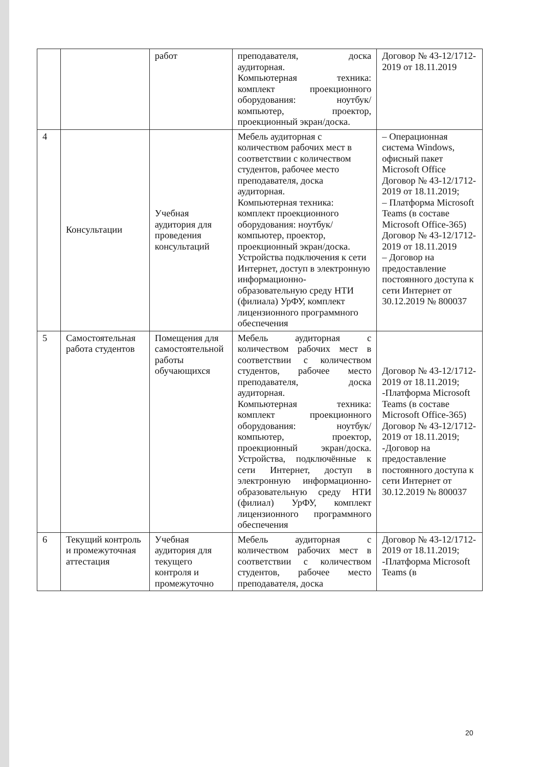| | | работ | преподавателя, доска аудиторная. Компьютерная техника: комплект проекционного оборудования: ноутбук/компьютер, проектор, проекционный экран/доска. | Договор № 43-12/1712-2019 от 18.11.2019 |
| 4 | Консультации | Учебная аудитория для проведения консультаций | Мебель аудиторная с количеством рабочих мест в соответствии с количеством студентов, рабочее место преподавателя, доска аудиторная. Компьютерная техника: комплект проекционного оборудования: ноутбук/компьютер, проектор, проекционный экран/доска. Устройства подключения к сети Интернет, доступ в электронную информационно-образовательную среду НТИ (филиала) УрФУ, комплект лицензионного программного обеспечения | – Операционная система Windows, офисный пакет Microsoft Office Договор № 43-12/1712-2019 от 18.11.2019; – Платформа Microsoft Teams (в составе Microsoft Office-365) Договор № 43-12/1712-2019 от 18.11.2019 – Договор на предоставление постоянного доступа к сети Интернет от 30.12.2019 № 800037 |
| 5 | Самостоятельная работа студентов | Помещения для самостоятельной работы обучающихся | Мебель аудиторная с количеством рабочих мест в соответствии с количеством студентов, рабочее место преподавателя, доска аудиторная. Компьютерная техника: комплект проекционного оборудования: ноутбук/компьютер, проектор, проекционный экран/доска. Устройства, подключённые к сети Интернет, доступ в электронную информационно-образовательную среду НТИ (филиал) УрФУ, комплект лицензионного программного обеспечения | Договор № 43-12/1712-2019 от 18.11.2019; -Платформа Microsoft Teams (в составе Microsoft Office-365) Договор № 43-12/1712-2019 от 18.11.2019; -Договор на предоставление постоянного доступа к сети Интернет от 30.12.2019 № 800037 |
| 6 | Текущий контроль и промежуточная аттестация | Учебная аудитория для текущего контроля и промежуточно | Мебель аудиторная с количеством рабочих мест в соответствии с количеством студентов, рабочее место преподавателя, доска | Договор № 43-12/1712-2019 от 18.11.2019; -Платформа Microsoft Teams (в |
20